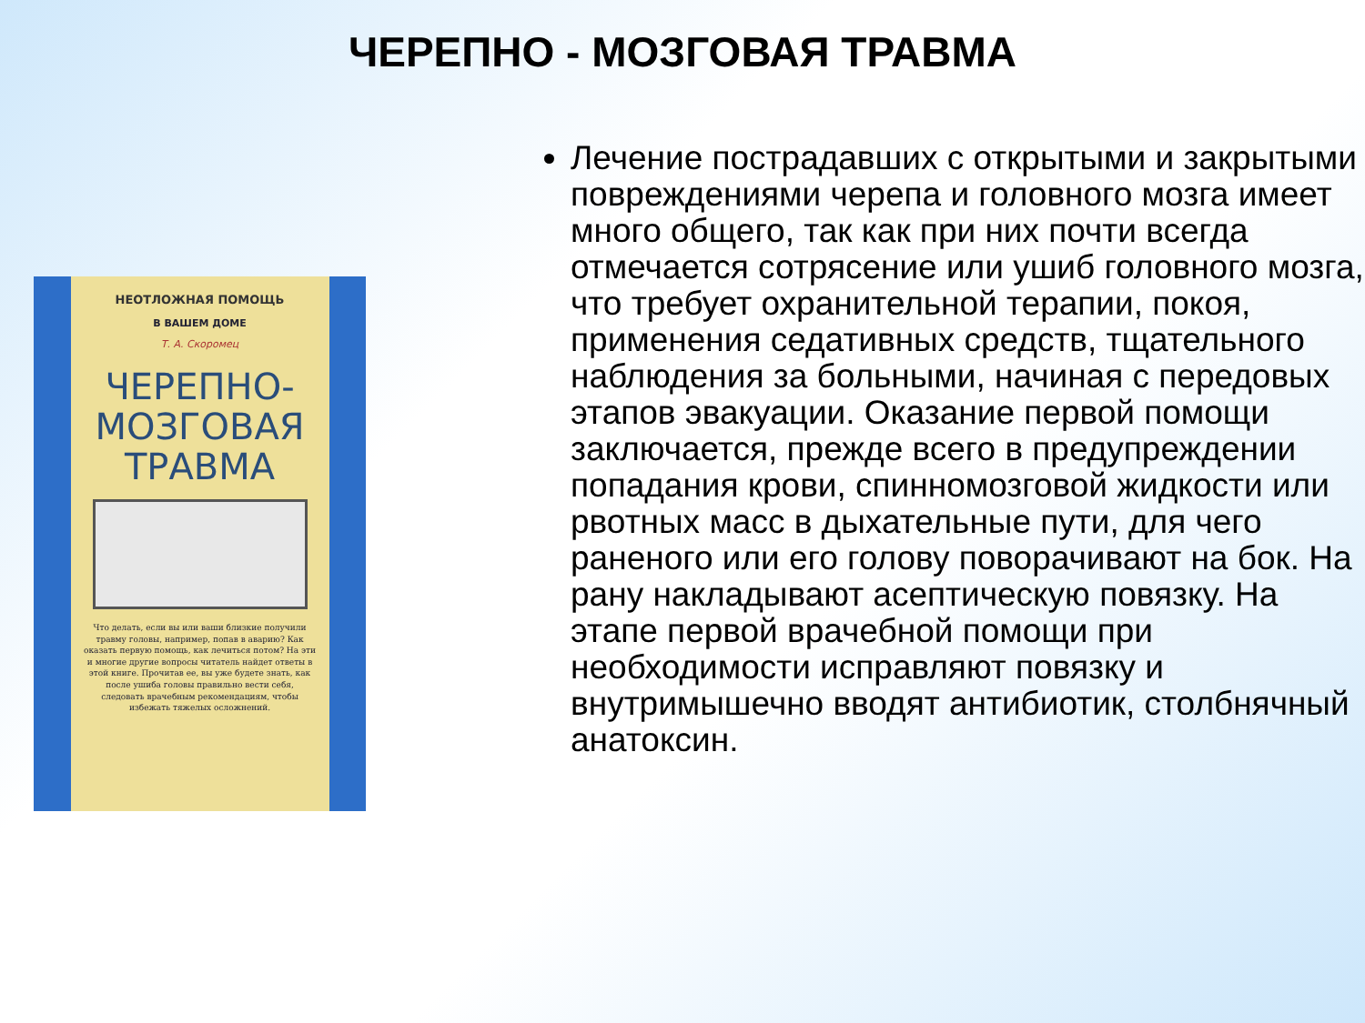ЧЕРЕПНО - МОЗГОВАЯ ТРАВМА
НЕОТЛОЖНАЯ ПОМОЩЬ
В ВАШЕМ ДОМЕ
Т. А. Скоромец
ЧЕРЕПНО-
МОЗГОВАЯ
ТРАВМА
Что делать, если вы или ваши близкие получили травму головы, например, попав в аварию? Как оказать первую помощь, как лечиться потом? На эти и многие другие вопросы читатель найдет ответы в этой книге. Прочитав ее, вы уже будете знать, как после ушиба головы правильно вести себя, следовать врачебным рекомендациям, чтобы избежать тяжелых осложнений.
Лечение пострадавших с открытыми и закрытыми повреждениями черепа и головного мозга имеет много общего, так как при них почти всегда отмечается сотрясение или ушиб головного мозга, что требует охранительной терапии, покоя, применения седативных средств, тщательного наблюдения за больными, начиная с передовых этапов эвакуации. Оказание первой помощи заключается, прежде всего в предупреждении попадания крови, спинномозговой жидкости или рвотных масс в дыхательные пути, для чего раненого или его голову поворачивают на бок. На рану накладывают асептическую повязку. На этапе первой врачебной помощи при необходимости исправляют повязку и внутримышечно вводят антибиотик, столбнячный анатоксин.